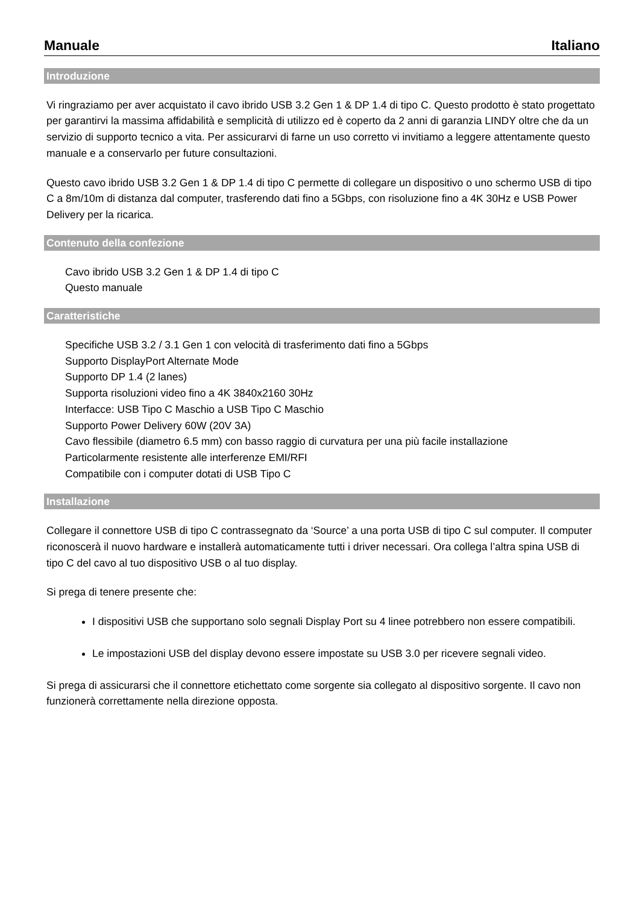Manuale Italiano
Introduzione
Vi ringraziamo per aver acquistato il cavo ibrido USB 3.2 Gen 1 & DP 1.4 di tipo C. Questo prodotto è stato progettato per garantirvi la massima affidabilità e semplicità di utilizzo ed è coperto da 2 anni di garanzia LINDY oltre che da un servizio di supporto tecnico a vita. Per assicurarvi di farne un uso corretto vi invitiamo a leggere attentamente questo manuale e a conservarlo per future consultazioni.
Questo cavo ibrido USB 3.2 Gen 1 & DP 1.4 di tipo C permette di collegare un dispositivo o uno schermo USB di tipo C a 8m/10m di distanza dal computer, trasferendo dati fino a 5Gbps, con risoluzione fino a 4K 30Hz e USB Power Delivery per la ricarica.
Contenuto della confezione
Cavo ibrido USB 3.2 Gen 1 & DP 1.4 di tipo C
Questo manuale
Caratteristiche
Specifiche USB 3.2 / 3.1 Gen 1 con velocità di trasferimento dati fino a 5Gbps
Supporto DisplayPort Alternate Mode
Supporto DP 1.4 (2 lanes)
Supporta risoluzioni video fino a 4K 3840x2160 30Hz
Interfacce: USB Tipo C Maschio a USB Tipo C Maschio
Supporto Power Delivery 60W (20V 3A)
Cavo flessibile (diametro 6.5 mm) con basso raggio di curvatura per una più facile installazione
Particolarmente resistente alle interferenze EMI/RFI
Compatibile con i computer dotati di USB Tipo C
Installazione
Collegare il connettore USB di tipo C contrassegnato da ‘Source’ a una porta USB di tipo C sul computer. Il computer riconoscerà il nuovo hardware e installerà automaticamente tutti i driver necessari. Ora collega l’altra spina USB di tipo C del cavo al tuo dispositivo USB o al tuo display.
Si prega di tenere presente che:
I dispositivi USB che supportano solo segnali Display Port su 4 linee potrebbero non essere compatibili.
Le impostazioni USB del display devono essere impostate su USB 3.0 per ricevere segnali video.
Si prega di assicurarsi che il connettore etichettato come sorgente sia collegato al dispositivo sorgente. Il cavo non funzionerà correttamente nella direzione opposta.